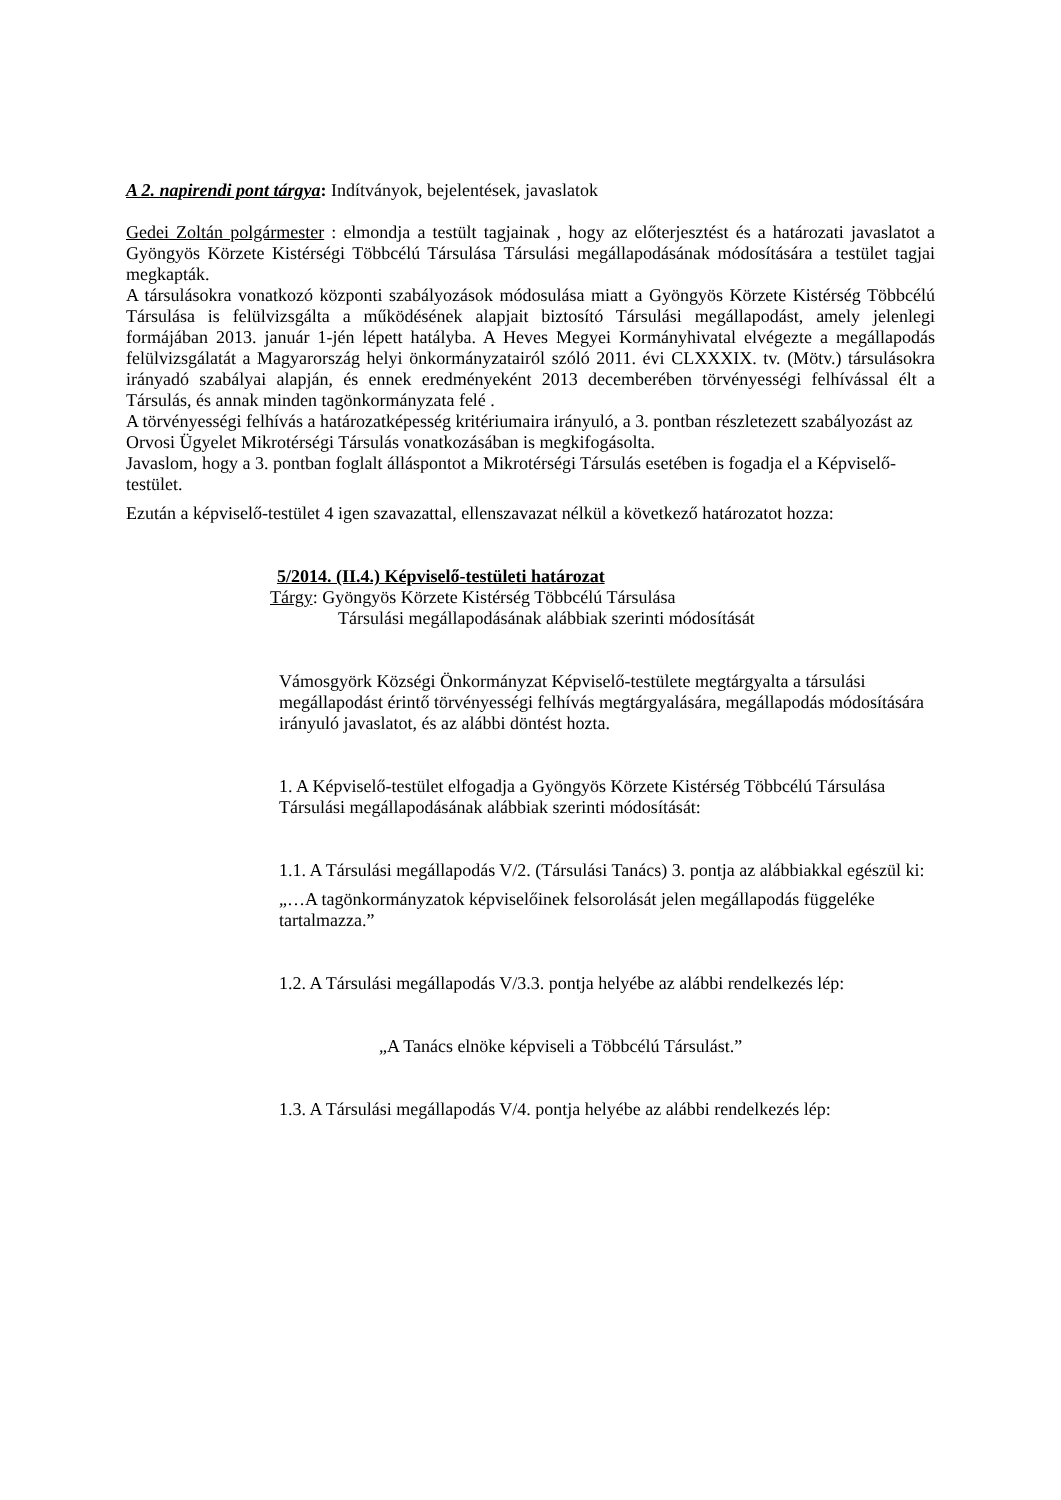A 2. napirendi pont tárgya: Indítványok, bejelentések, javaslatok
Gedei Zoltán polgármester : elmondja a testült tagjainak , hogy az előterjesztést és a határozati javaslatot a Gyöngyös Körzete Kistérségi Többcélú Társulása Társulási megállapodásának módosítására a testület tagjai megkapták.
A társulásokra vonatkozó központi szabályozások módosulása miatt a Gyöngyös Körzete Kistérség Többcélú Társulása is felülvizsgálta a működésének alapjait biztosító Társulási megállapodást, amely jelenlegi formájában 2013. január 1-jén lépett hatályba. A Heves Megyei Kormányhivatal elvégezte a megállapodás felülvizsgálatát a Magyarország helyi önkormányzatairól szóló 2011. évi CLXXXIX. tv. (Mötv.) társulásokra irányadó szabályai alapján, és ennek eredményeként 2013 decemberében törvényességi felhívással élt a Társulás, és annak minden tagönkormányzata felé .
A törvényességi felhívás a határozatképesség kritériumaira irányuló, a 3. pontban részletezett szabályozást az Orvosi Ügyelet Mikrotérségi Társulás vonatkozásában is megkifogásolta.
Javaslom, hogy a 3. pontban foglalt álláspontot a Mikrotérségi Társulás esetében is fogadja el a Képviselő-testület.
Ezután a képviselő-testület 4 igen szavazattal, ellenszavazat nélkül a következő határozatot hozza:
5/2014. (II.4.) Képviselő-testületi határozat
Tárgy: Gyöngyös Körzete Kistérség Többcélú Társulása
Társulási megállapodásának alábbiak szerinti módosítását
Vámosgyörk Községi Önkormányzat Képviselő-testülete megtárgyalta a társulási megállapodást érintő törvényességi felhívás megtárgyalására, megállapodás módosítására irányuló javaslatot, és az alábbi döntést hozta.
1. A Képviselő-testület elfogadja a Gyöngyös Körzete Kistérség Többcélú Társulása Társulási megállapodásának alábbiak szerinti módosítását:
1.1. A Társulási megállapodás V/2. (Társulási Tanács) 3. pontja az alábbiakkal egészül ki:
„…A tagönkormányzatok képviselőinek felsorolását jelen megállapodás függeléke tartalmazza.”
1.2. A Társulási megállapodás V/3.3. pontja helyébe az alábbi rendelkezés lép:
„A Tanács elnöke képviseli a Többcélú Társulást.”
1.3. A Társulási megállapodás V/4. pontja helyébe az alábbi rendelkezés lép: